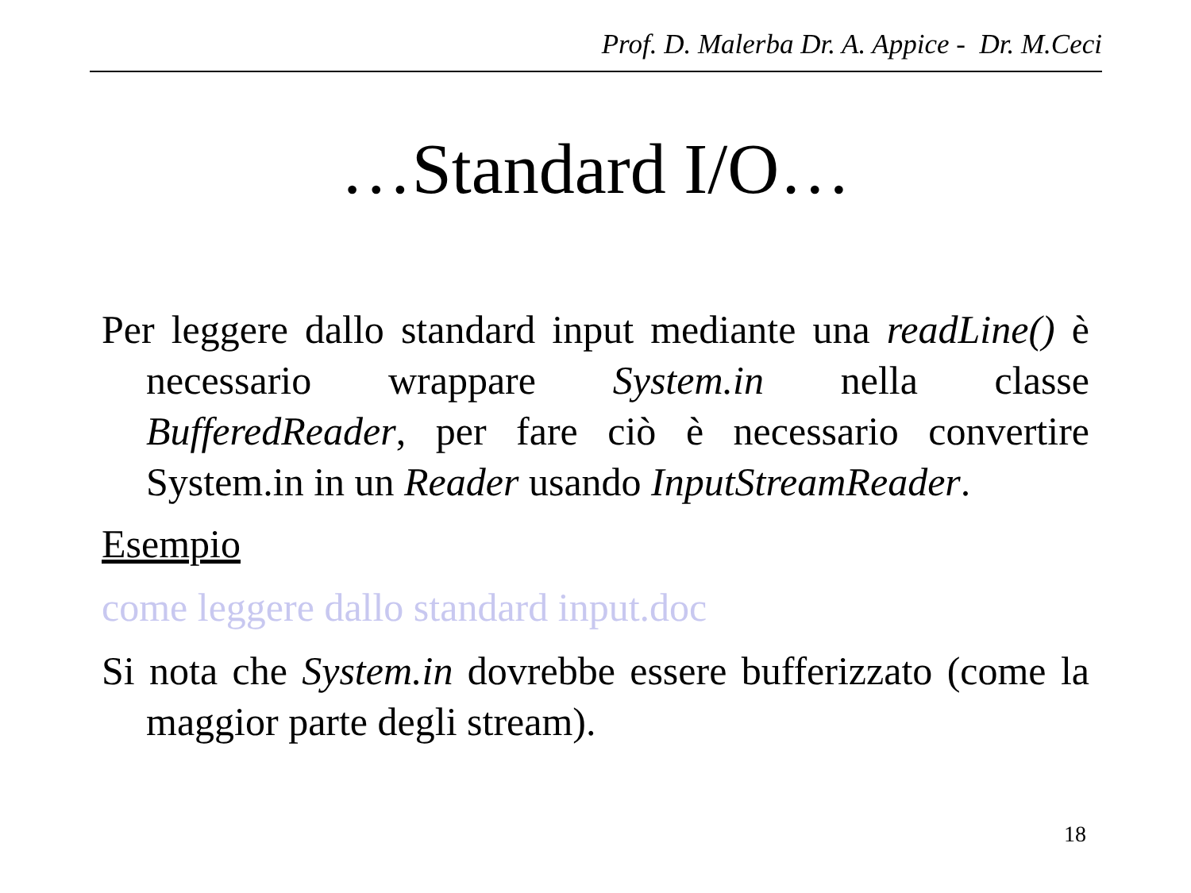Prof. D. Malerba Dr. A. Appice - Dr. M.Ceci
…Standard I/O…
Per leggere dallo standard input mediante una readLine() è necessario wrappare System.in nella classe BufferedReader, per fare ciò è necessario convertire System.in in un Reader usando InputStreamReader.
Esempio
come leggere dallo standard input.doc
Si nota che System.in dovrebbe essere bufferizzato (come la maggior parte degli stream).
18